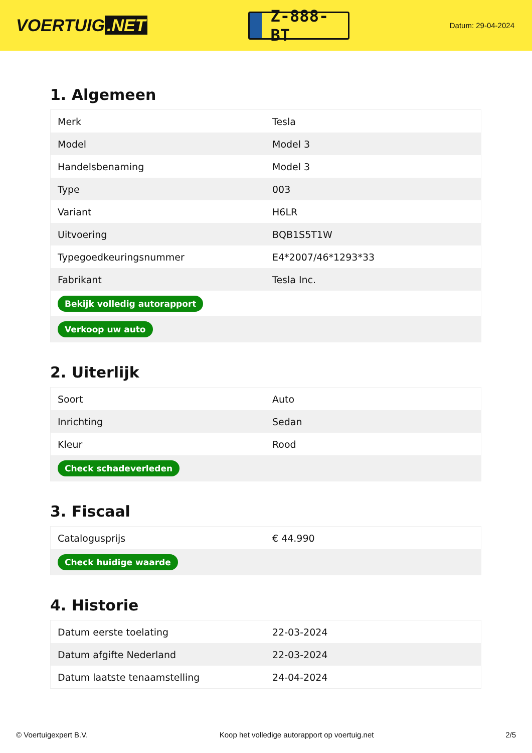VOERTUIG.NET
Z-888-BT
Datum: 29-04-2024
1. Algemeen
| Merk | Tesla |
| Model | Model 3 |
| Handelsbenaming | Model 3 |
| Type | 003 |
| Variant | H6LR |
| Uitvoering | BQB1S5T1W |
| Typegoedkeuringsnummer | E4*2007/46*1293*33 |
| Fabrikant | Tesla Inc. |
| Bekijk volledig autorapport | |
| Verkoop uw auto | |
2. Uiterlijk
| Soort | Auto |
| Inrichting | Sedan |
| Kleur | Rood |
| Check schadeverleden | |
3. Fiscaal
| Catalogusprijs | € 44.990 |
| Check huidige waarde | |
4. Historie
| Datum eerste toelating | 22-03-2024 |
| Datum afgifte Nederland | 22-03-2024 |
| Datum laatste tenaamstelling | 24-04-2024 |
© Voertuigexpert B.V. Koop het volledige autorapport op voertuig.net 2/5